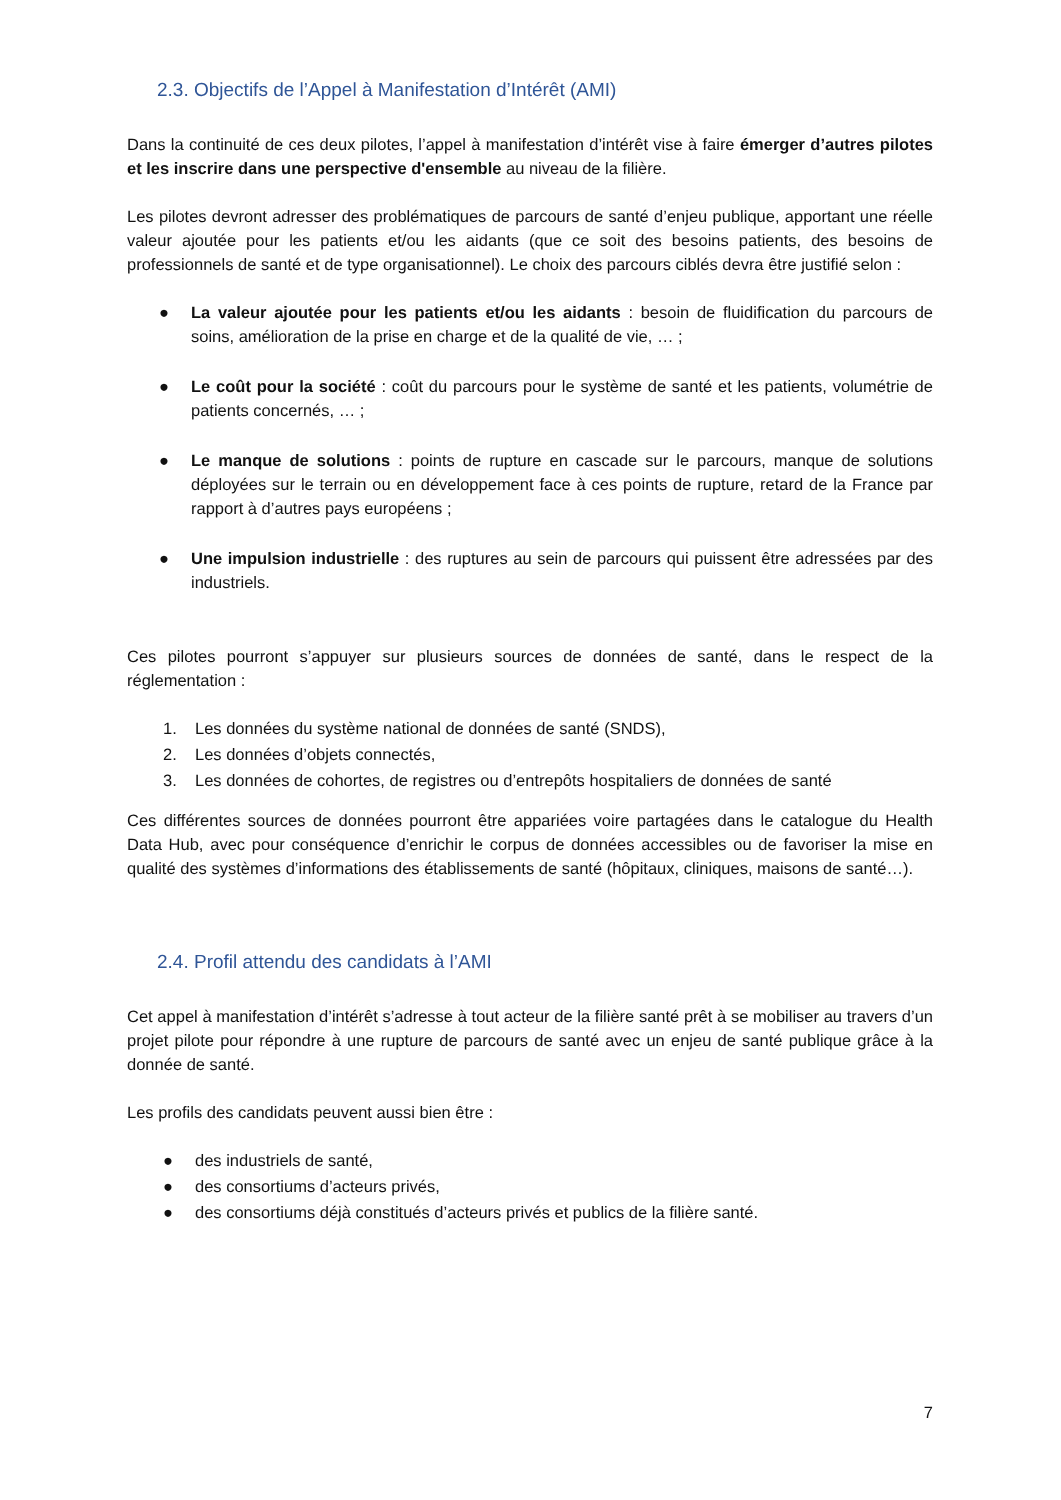2.3. Objectifs de l’Appel à Manifestation d’Intérêt (AMI)
Dans la continuité de ces deux pilotes, l’appel à manifestation d’intérêt vise à faire émerger d’autres pilotes et les inscrire dans une perspective d'ensemble au niveau de la filière.
Les pilotes devront adresser des problématiques de parcours de santé d’enjeu publique, apportant une réelle valeur ajoutée pour les patients et/ou les aidants (que ce soit des besoins patients, des besoins de professionnels de santé et de type organisationnel). Le choix des parcours ciblés devra être justifié selon :
● La valeur ajoutée pour les patients et/ou les aidants : besoin de fluidification du parcours de soins, amélioration de la prise en charge et de la qualité de vie, … ;
● Le coût pour la société : coût du parcours pour le système de santé et les patients, volumétrie de patients concernés, … ;
● Le manque de solutions : points de rupture en cascade sur le parcours, manque de solutions déployées sur le terrain ou en développement face à ces points de rupture, retard de la France par rapport à d’autres pays européens ;
● Une impulsion industrielle : des ruptures au sein de parcours qui puissent être adressées par des industriels.
Ces pilotes pourront s’appuyer sur plusieurs sources de données de santé, dans le respect de la réglementation :
1. Les données du système national de données de santé (SNDS),
2. Les données d’objets connectés,
3. Les données de cohortes, de registres ou d’entrepôts hospitaliers de données de santé
Ces différentes sources de données pourront être appariées voire partagées dans le catalogue du Health Data Hub, avec pour conséquence d’enrichir le corpus de données accessibles ou de favoriser la mise en qualité des systèmes d’informations des établissements de santé (hôpitaux, cliniques, maisons de santé…).
2.4. Profil attendu des candidats à l’AMI
Cet appel à manifestation d’intérêt s’adresse à tout acteur de la filière santé prêt à se mobiliser au travers d’un projet pilote pour répondre à une rupture de parcours de santé avec un enjeu de santé publique grâce à la donnée de santé.
Les profils des candidats peuvent aussi bien être :
● des industriels de santé,
● des consortiums d’acteurs privés,
● des consortiums déjà constitués d’acteurs privés et publics de la filière santé.
7